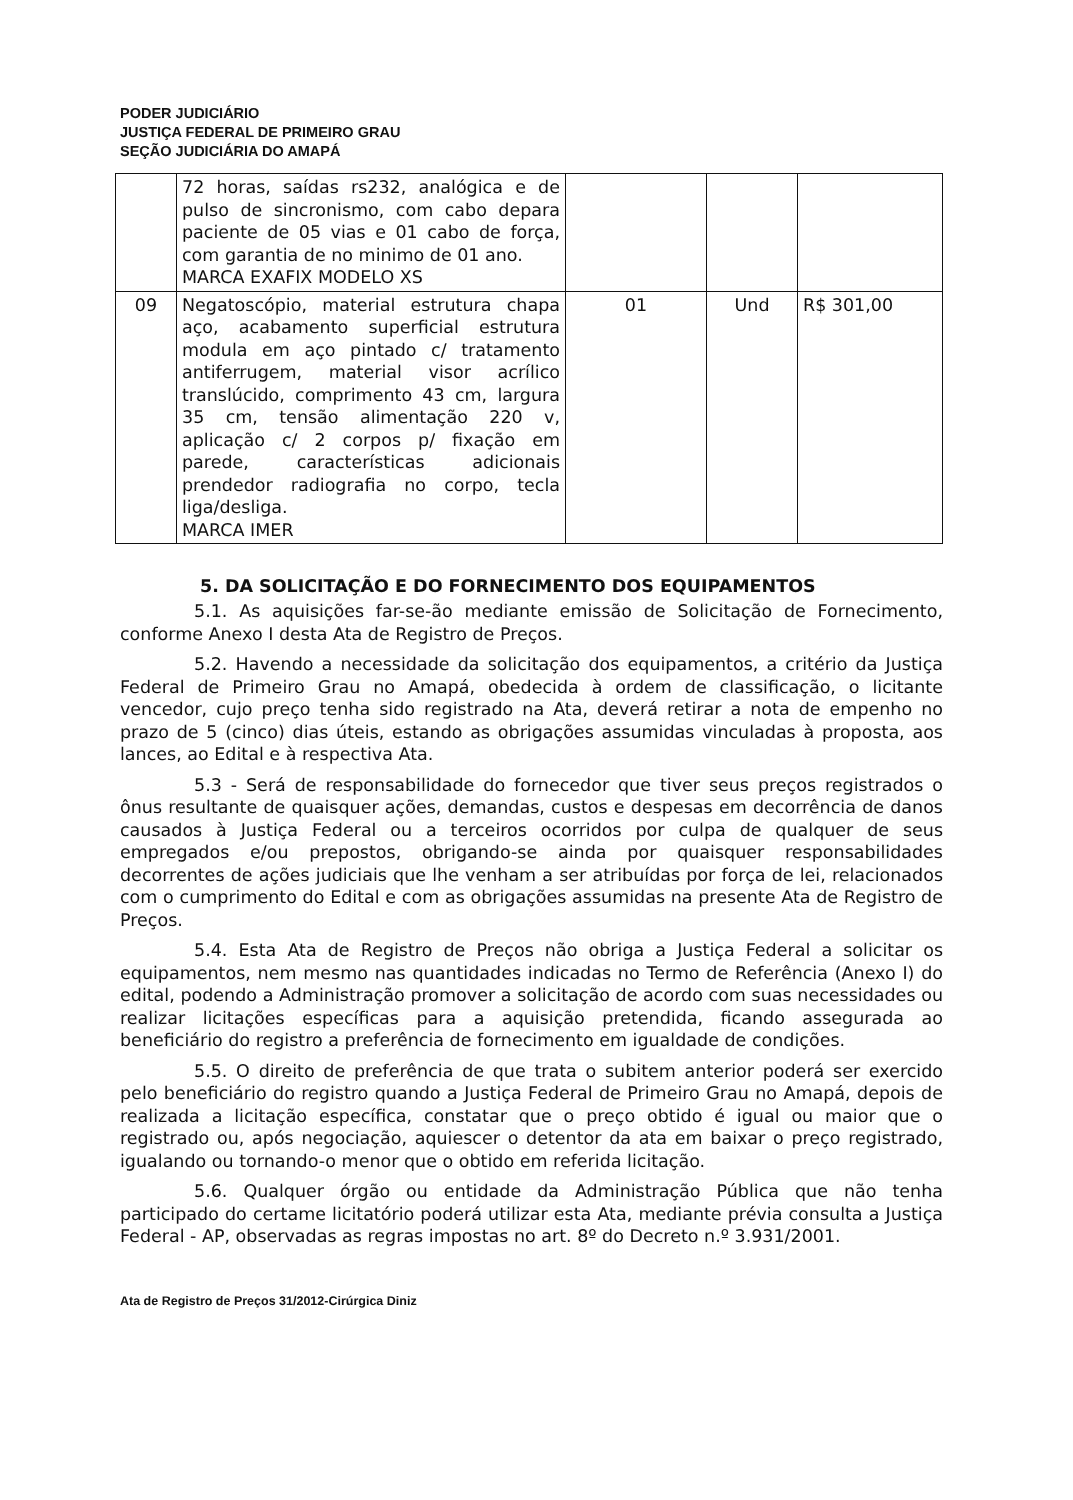PODER JUDICIÁRIO
JUSTIÇA FEDERAL DE PRIMEIRO GRAU
SEÇÃO JUDICIÁRIA DO AMAPÁ
| | 72 horas, saídas rs232, analógica e de pulso de sincronismo, com cabo depara paciente de 05 vias e 01 cabo de força, com garantia de no minimo de 01 ano. MARCA EXAFIX MODELO XS | | | |
| 09 | Negatoscópio, material estrutura chapa aço, acabamento superficial estrutura modula em aço pintado c/ tratamento antiferrugem, material visor acrílico translúcido, comprimento 43 cm, largura 35 cm, tensão alimentação 220 v, aplicação c/ 2 corpos p/ fixação em parede, características adicionais prendedor radiografia no corpo, tecla liga/desliga. MARCA IMER | 01 | Und | R$ 301,00 |
5. DA SOLICITAÇÃO E DO FORNECIMENTO DOS EQUIPAMENTOS
5.1. As aquisições far-se-ão mediante emissão de Solicitação de Fornecimento, conforme Anexo I desta Ata de Registro de Preços.
5.2. Havendo a necessidade da solicitação dos equipamentos, a critério da Justiça Federal de Primeiro Grau no Amapá, obedecida à ordem de classificação, o licitante vencedor, cujo preço tenha sido registrado na Ata, deverá retirar a nota de empenho no prazo de 5 (cinco) dias úteis, estando as obrigações assumidas vinculadas à proposta, aos lances, ao Edital e à respectiva Ata.
5.3 - Será de responsabilidade do fornecedor que tiver seus preços registrados o ônus resultante de quaisquer ações, demandas, custos e despesas em decorrência de danos causados à Justiça Federal ou a terceiros ocorridos por culpa de qualquer de seus empregados e/ou prepostos, obrigando-se ainda por quaisquer responsabilidades decorrentes de ações judiciais que lhe venham a ser atribuídas por força de lei, relacionados com o cumprimento do Edital e com as obrigações assumidas na presente Ata de Registro de Preços.
5.4. Esta Ata de Registro de Preços não obriga a Justiça Federal a solicitar os equipamentos, nem mesmo nas quantidades indicadas no Termo de Referência (Anexo I) do edital, podendo a Administração promover a solicitação de acordo com suas necessidades ou realizar licitações específicas para a aquisição pretendida, ficando assegurada ao beneficiário do registro a preferência de fornecimento em igualdade de condições.
5.5. O direito de preferência de que trata o subitem anterior poderá ser exercido pelo beneficiário do registro quando a Justiça Federal de Primeiro Grau no Amapá, depois de realizada a licitação específica, constatar que o preço obtido é igual ou maior que o registrado ou, após negociação, aquiescer o detentor da ata em baixar o preço registrado, igualando ou tornando-o menor que o obtido em referida licitação.
5.6. Qualquer órgão ou entidade da Administração Pública que não tenha participado do certame licitatório poderá utilizar esta Ata, mediante prévia consulta a Justiça Federal - AP, observadas as regras impostas no art. 8º do Decreto n.º 3.931/2001.
Ata de Registro de Preços 31/2012-Cirúrgica Diniz